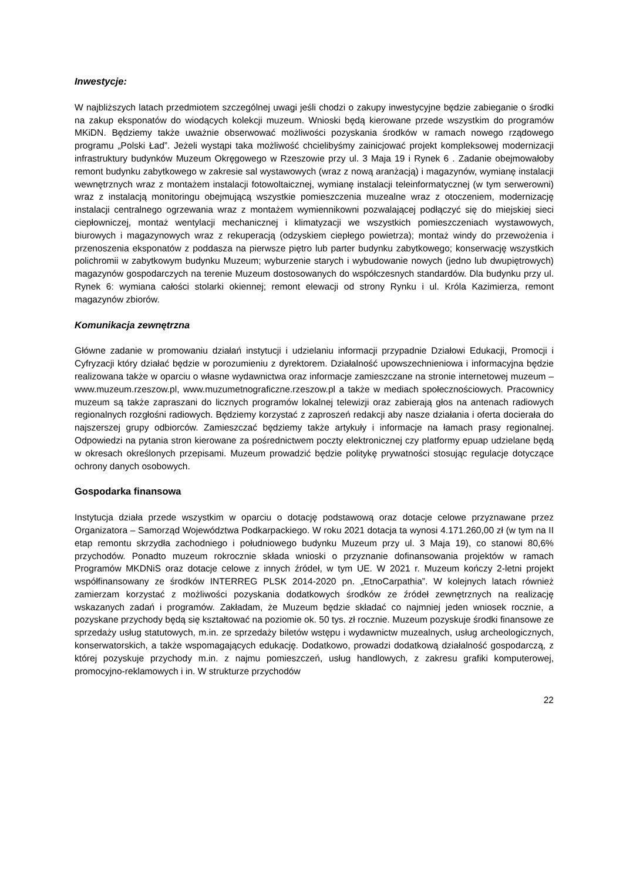Inwestycje:
W najbliższych latach przedmiotem szczególnej uwagi jeśli chodzi o zakupy inwestycyjne będzie zabieganie o środki na zakup eksponatów do wiodących kolekcji muzeum. Wnioski będą kierowane przede wszystkim do programów MKiDN. Będziemy także uważnie obserwować możliwości pozyskania środków w ramach nowego rządowego programu „Polski Ład”. Jeżeli wystąpi taka możliwość chcielibyśmy zainicjować projekt kompleksowej modernizacji infrastruktury budynków Muzeum Okręgowego w Rzeszowie przy ul. 3 Maja 19 i Rynek 6 . Zadanie obejmowałoby remont budynku zabytkowego w zakresie sal wystawowych (wraz z nową aranżacją) i magazynów, wymianę instalacji wewnętrznych wraz z montażem instalacji fotowoltaicznej, wymianę instalacji teleinformatycznej (w tym serwerowni) wraz z instalacją monitoringu obejmującą wszystkie pomieszczenia muzealne wraz z otoczeniem, modernizację instalacji centralnego ogrzewania wraz z montażem wymiennikowni pozwalającej podłączyć się do miejskiej sieci ciepłowniczej, montaż wentylacji mechanicznej i klimatyzacji we wszystkich pomieszczeniach wystawowych, biurowych i magazynowych wraz z rekuperacją (odzyskiem ciepłego powietrza); montaż windy do przewożenia i przenoszenia eksponatów z poddasza na pierwsze piętro lub parter budynku zabytkowego; konserwację wszystkich polichromii w zabytkowym budynku Muzeum; wyburzenie starych i wybudowanie nowych (jedno lub dwupiętrowych) magazynów gospodarczych na terenie Muzeum dostosowanych do współczesnych standardów. Dla budynku przy ul. Rynek 6: wymiana całości stolarki okiennej; remont elewacji od strony Rynku i ul. Króla Kazimierza, remont magazynów zbiorów.
Komunikacja zewnętrzna
Główne zadanie w promowaniu działań instytucji i udzielaniu informacji przypadnie Działowi Edukacji, Promocji i Cyfryzacji który działać będzie w porozumieniu z dyrektorem. Działalność upowszechnieniowa i informacyjna będzie realizowana także w oparciu o własne wydawnictwa oraz informacje zamieszczane na stronie internetowej muzeum – www.muzeum.rzeszow.pl, www.muzumetnograficzne.rzeszow.pl a także w mediach społecznościowych. Pracownicy muzeum są także zapraszani do licznych programów lokalnej telewizji oraz zabierają głos na antenach radiowych regionalnych rozgłośni radiowych. Będziemy korzystać z zaproszeń redakcji aby nasze działania i oferta docierała do najszerszej grupy odbiorców. Zamieszczać będziemy także artykuły i informacje na łamach prasy regionalnej. Odpowiedzi na pytania stron kierowane za pośrednictwem poczty elektronicznej czy platformy epuap udzielane będą w okresach określonych przepisami. Muzeum prowadzić będzie politykę prywatności stosując regulacje dotyczące ochrony danych osobowych.
Gospodarka finansowa
Instytucja działa przede wszystkim w oparciu o dotację podstawową oraz dotacje celowe przyznawane przez Organizatora – Samorząd Województwa Podkarpackiego. W roku 2021 dotacja ta wynosi 4.171.260,00 zł (w tym na II etap remontu skrzydła zachodniego i południowego budynku Muzeum przy ul. 3 Maja 19), co stanowi 80,6% przychodów. Ponadto muzeum rokrocznie składa wnioski o przyznanie dofinansowania projektów w ramach Programów MKDNiS oraz dotacje celowe z innych źródeł, w tym UE. W 2021 r. Muzeum kończy 2-letni projekt współfinansowany ze środków INTERREG PLSK 2014-2020 pn. „EtnoCarpathia”. W kolejnych latach również zamierzam korzystać z możliwości pozyskania dodatkowych środków ze źródeł zewnętrznych na realizację wskazanych zadań i programów. Zakładam, że Muzeum będzie składać co najmniej jeden wniosek rocznie, a pozyskane przychody będą się kształtować na poziomie ok. 50 tys. zł rocznie. Muzeum pozyskuje środki finansowe ze sprzedaży usług statutowych, m.in. ze sprzedaży biletów wstępu i wydawnictw muzealnych, usług archeologicznych, konserwatorskich, a także wspomagających edukację. Dodatkowo, prowadzi dodatkową działalność gospodarczą, z której pozyskuje przychody m.in. z najmu pomieszczeń, usług handlowych, z zakresu grafiki komputerowej, promocyjno-reklamowych i in. W strukturze przychodów
22